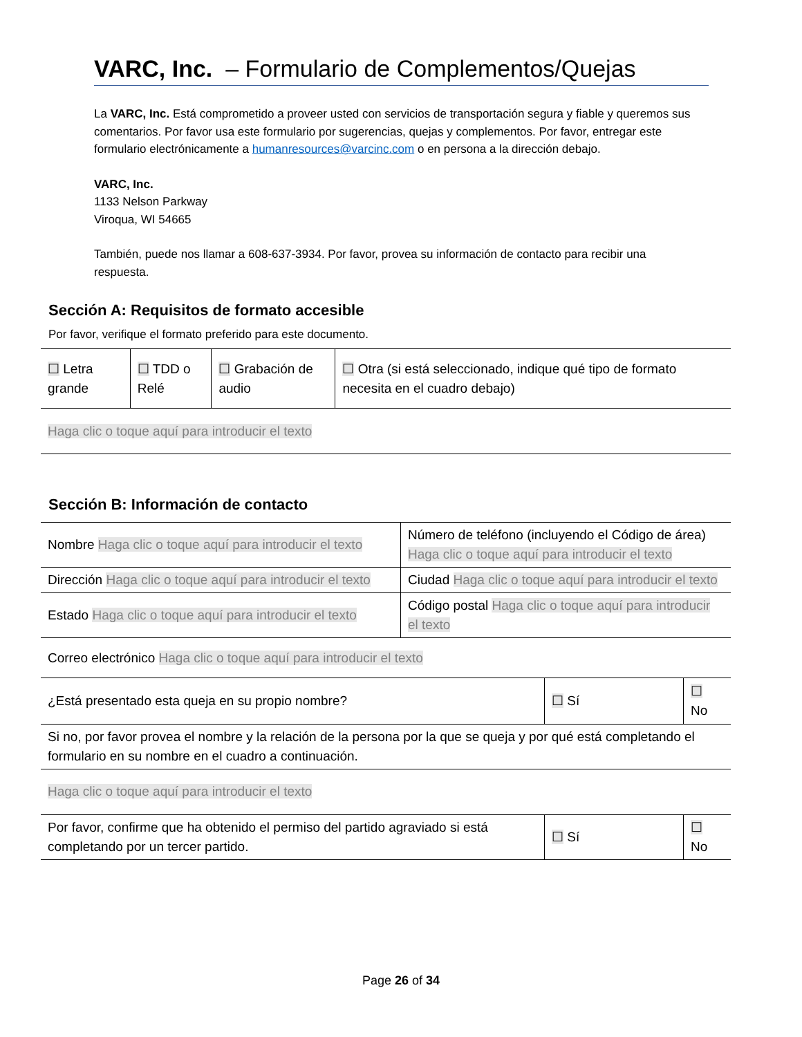VARC, Inc. – Formulario de Complementos/Quejas
La VARC, Inc. Está comprometido a proveer usted con servicios de transportación segura y fiable y queremos sus comentarios. Por favor usa este formulario por sugerencias, quejas y complementos. Por favor, entregar este formulario electrónicamente a humanresources@varcinc.com o en persona a la dirección debajo.
VARC, Inc.
1133 Nelson Parkway
Viroqua, WI 54665
También, puede nos llamar a 608-637-3934. Por favor, provea su información de contacto para recibir una respuesta.
Sección A: Requisitos de formato accesible
Por favor, verifique el formato preferido para este documento.
| ☐ Letra grande | ☐ TDD o Relé | ☐ Grabación de audio | ☐ Otra (si está seleccionado, indique qué tipo de formato necesita en el cuadro debajo) |
| Haga clic o toque aquí para introducir el texto | | | |
Sección B: Información de contacto
| Nombre Haga clic o toque aquí para introducir el texto | Número de teléfono (incluyendo el Código de área) Haga clic o toque aquí para introducir el texto |
| Dirección Haga clic o toque aquí para introducir el texto | Ciudad Haga clic o toque aquí para introducir el texto |
| Estado Haga clic o toque aquí para introducir el texto | Código postal Haga clic o toque aquí para introducir el texto |
| Correo electrónico Haga clic o toque aquí para introducir el texto | |
| ¿Está presentado esta queja en su propio nombre? | ☐ Sí | ☐ No |
| Si no, por favor provea el nombre y la relación de la persona por la que se queja y por qué está completando el formulario en su nombre en el cuadro a continuación. | | |
| Haga clic o toque aquí para introducir el texto | | |
| Por favor, confirme que ha obtenido el permiso del partido agraviado si está completando por un tercer partido. | ☐ Sí | ☐ No |
Page 26 of 34